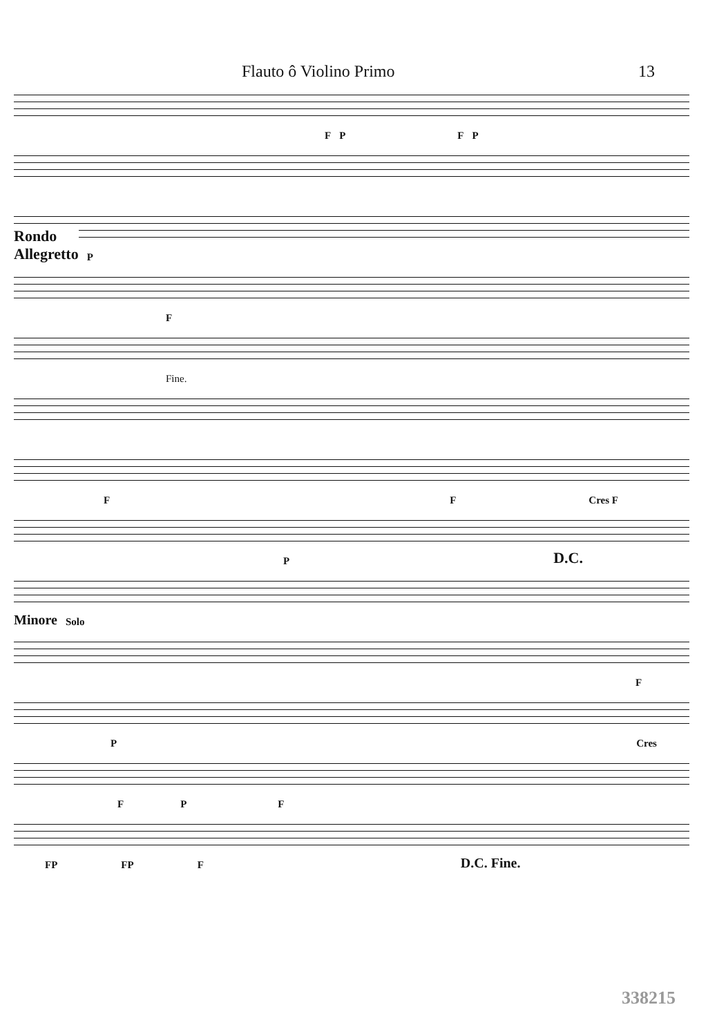Flauto ô Violino Primo 13
FPFP
Rondo
Allegretto P
F
Fine.
FF Cres F
P D.C.
Minore Solo
F
P Cres
FPF
FP FP F D.C. Fine.
338215